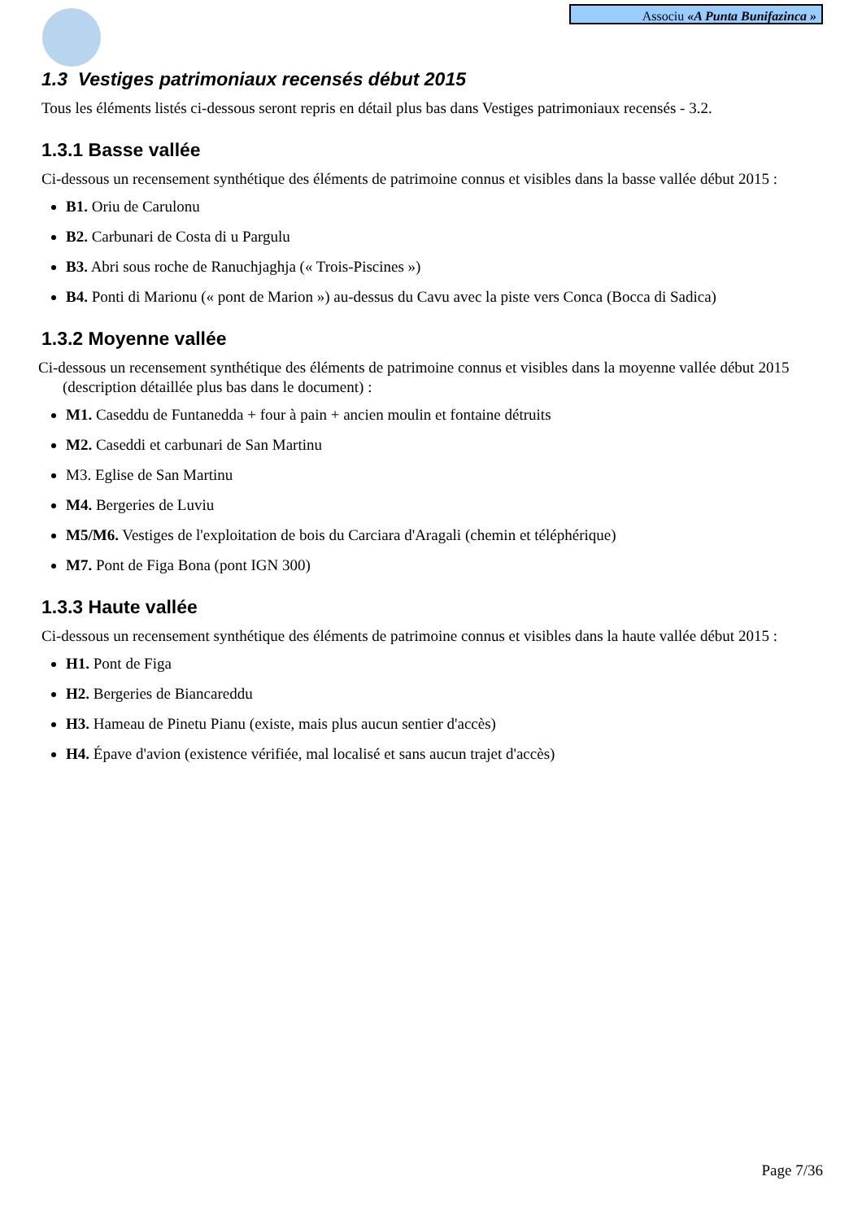Associu «A Punta Bunifazinca »
1.3 Vestiges patrimoniaux recensés début 2015
Tous les éléments listés ci-dessous seront repris en détail plus bas dans Vestiges patrimoniaux recensés - 3.2.
1.3.1 Basse vallée
Ci-dessous un recensement synthétique des éléments de patrimoine connus et visibles dans la basse vallée début 2015 :
B1. Oriu de Carulonu
B2. Carbunari de Costa di u Pargulu
B3. Abri sous roche de Ranuchjaghja (« Trois-Piscines »)
B4. Ponti di Marionu (« pont de Marion ») au-dessus du Cavu avec la piste vers Conca (Bocca di Sadica)
1.3.2 Moyenne vallée
Ci-dessous un recensement synthétique des éléments de patrimoine connus et visibles dans la moyenne vallée début 2015 (description détaillée plus bas dans le document) :
M1. Caseddu de Funtanedda + four à pain + ancien moulin et fontaine détruits
M2. Caseddi et carbunari de San Martinu
M3. Eglise de San Martinu
M4. Bergeries de Luviu
M5/M6. Vestiges de l'exploitation de bois du Carciara d'Aragali (chemin et téléphérique)
M7. Pont de Figa Bona (pont IGN 300)
1.3.3 Haute vallée
Ci-dessous un recensement synthétique des éléments de patrimoine connus et visibles dans la haute vallée début 2015 :
H1. Pont de Figa
H2. Bergeries de Biancareddu
H3. Hameau de Pinetu Pianu (existe, mais plus aucun sentier d'accès)
H4. Épave d'avion (existence vérifiée, mal localisé et sans aucun trajet d'accès)
Page 7/36